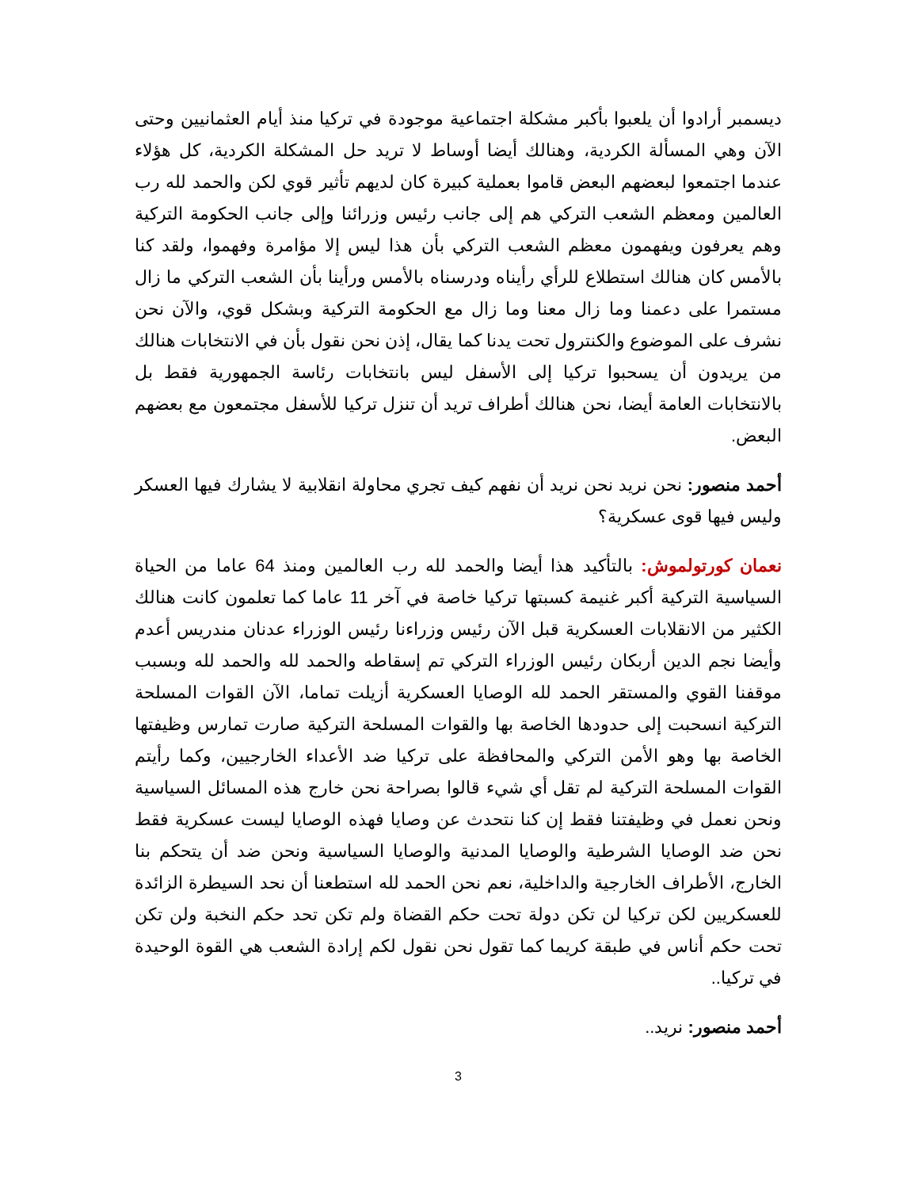ديسمبر أرادوا أن يلعبوا بأكبر مشكلة اجتماعية موجودة في تركيا منذ أيام العثمانيين وحتى الآن وهي المسألة الكردية، وهنالك أيضا أوساط لا تريد حل المشكلة الكردية، كل هؤلاء عندما اجتمعوا لبعضهم البعض قاموا بعملية كبيرة كان لديهم تأثير قوي لكن والحمد لله رب العالمين ومعظم الشعب التركي هم إلى جانب رئيس وزرائنا وإلى جانب الحكومة التركية وهم يعرفون ويفهمون معظم الشعب التركي بأن هذا ليس إلا مؤامرة وفهموا، ولقد كنا بالأمس كان هنالك استطلاع للرأي رأيناه ودرسناه بالأمس ورأينا بأن الشعب التركي ما زال مستمرا على دعمنا وما زال معنا وما زال مع الحكومة التركية وبشكل قوي، والآن نحن نشرف على الموضوع والكنترول تحت يدنا كما يقال، إذن نحن نقول بأن في الانتخابات هنالك من يريدون أن يسحبوا تركيا إلى الأسفل ليس بانتخابات رئاسة الجمهورية فقط بل بالانتخابات العامة أيضا، نحن هنالك أطراف تريد أن تنزل تركيا للأسفل مجتمعون مع بعضهم البعض.
أحمد منصور: نحن نريد نحن نريد أن نفهم كيف تجري محاولة انقلابية لا يشارك فيها العسكر وليس فيها قوى عسكرية؟
نعمان كورتولموش: بالتأكيد هذا أيضا والحمد لله رب العالمين ومنذ 64 عاما من الحياة السياسية التركية أكبر غنيمة كسبتها تركيا خاصة في آخر 11 عاما كما تعلمون كانت هنالك الكثير من الانقلابات العسكرية قبل الآن رئيس وزراءنا رئيس الوزراء عدنان مندريس أعدم وأيضا نجم الدين أربكان رئيس الوزراء التركي تم إسقاطه والحمد لله والحمد لله وبسبب موقفنا القوي والمستقر الحمد لله الوصايا العسكرية أزيلت تماما، الآن القوات المسلحة التركية انسحبت إلى حدودها الخاصة بها والقوات المسلحة التركية صارت تمارس وظيفتها الخاصة بها وهو الأمن التركي والمحافظة على تركيا ضد الأعداء الخارجيين، وكما رأيتم القوات المسلحة التركية لم تقل أي شيء قالوا بصراحة نحن خارج هذه المسائل السياسية ونحن نعمل في وظيفتنا فقط إن كنا نتحدث عن وصايا فهذه الوصايا ليست عسكرية فقط نحن ضد الوصايا الشرطية والوصايا المدنية والوصايا السياسية ونحن ضد أن يتحكم بنا الخارج، الأطراف الخارجية والداخلية، نعم نحن الحمد لله استطعنا أن نحد السيطرة الزائدة للعسكريين لكن تركيا لن تكن دولة تحت حكم القضاة ولم تكن تحد حكم النخبة ولن تكن تحت حكم أناس في طبقة كريما كما تقول نحن نقول لكم إرادة الشعب هي القوة الوحيدة في تركيا..
أحمد منصور: نريد..
3